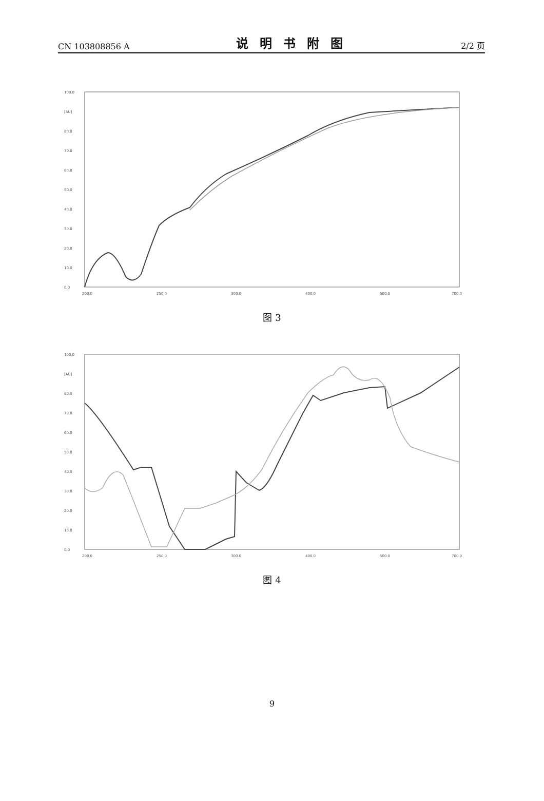CN 103808856 A 说明书附图 2/2 页
100.0
[AU]
80.0
70.0
60.0
50.0
40.0
30.0
20.0
10.0
0.0
200.0
250.0
300.0
400.0
500.0
700.0
图 3
100.0
[AU]
80.0
70.0
60.0
50.0
40.0
30.0
20.0
10.0
0.0
200.0
250.0
300.0
400.0
500.0
700.0
图 4
9